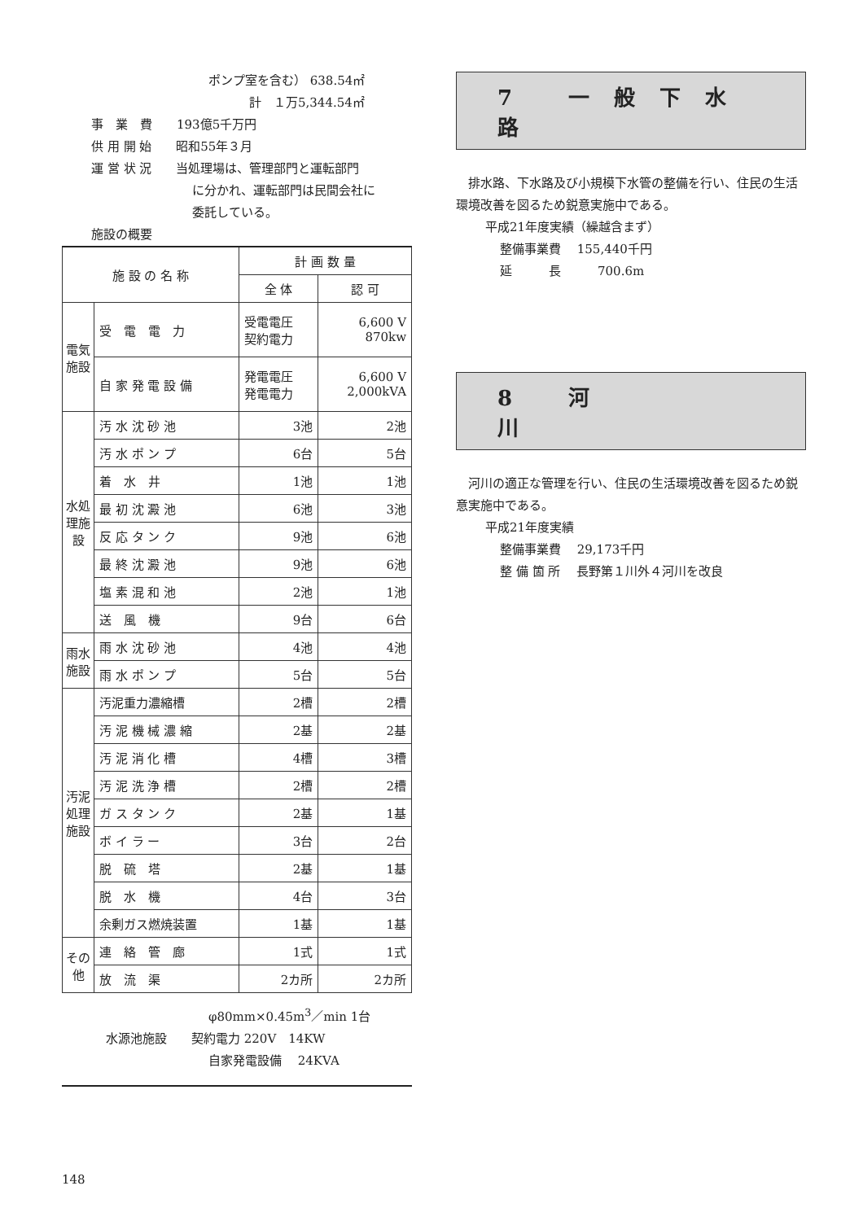ポンプ室を含む） 638.54㎡
計　１万5,344.54㎡
事　業　費　　193億5千万円
供 用 開 始　　昭和55年３月
運 営 状 況　　当処理場は、管理部門と運転部門
に分かれ、運転部門は民間会社に
委託している。
施設の概要
| 施 設 の 名 称 | | 計 画 数 量 | |
| --- | --- | --- | --- |
| | | 全 体 | 認 可 |
| 電気施設 | 受 電 電 力 | 受電電圧 契約電力 | 6,600 V 870kw |
| | 自 家 発 電 設 備 | 発電電圧 発電電力 | 6,600 V 2,000kVA |
| 水処理施設 | 汚 水 沈 砂 池 | 3池 | 2池 |
| | 汚 水 ポ ン プ | 6台 | 5台 |
| | 着 水 井 | 1池 | 1池 |
| | 最 初 沈 澱 池 | 6池 | 3池 |
| | 反 応 タ ン ク | 9池 | 6池 |
| | 最 終 沈 澱 池 | 9池 | 6池 |
| | 塩 素 混 和 池 | 2池 | 1池 |
| | 送 風 機 | 9台 | 6台 |
| 雨水施設 | 雨 水 沈 砂 池 | 4池 | 4池 |
| | 雨 水 ポ ン プ | 5台 | 5台 |
| 汚泥処理施設 | 汚泥重力濃縮槽 | 2槽 | 2槽 |
| | 汚 泥 機 械 濃 縮 | 2基 | 2基 |
| | 汚 泥 消 化 槽 | 4槽 | 3槽 |
| | 汚 泥 洗 浄 槽 | 2槽 | 2槽 |
| | ガ ス タ ン ク | 2基 | 1基 |
| | ボ イ ラ ー | 3台 | 2台 |
| | 脱 硫 塔 | 2基 | 1基 |
| | 脱 水 機 | 4台 | 3台 |
| | 余剰ガス燃焼装置 | 1基 | 1基 |
| その他 | 連 絡 管 廊 | 1式 | 1式 |
| | 放 流 渠 | 2カ所 | 2カ所 |
φ80mm×0.45m<sup>3</sup>／min 1台
水源池施設　　契約電力 220V　14KW
自家発電設備　 24KVA
7 一般下水路
　排水路、下水路及び小規模下水管の整備を行い、住民の生活環境改善を図るため鋭意実施中である。
平成21年度実績（繰越含まず）
整備事業費　 155,440千円
延　　　長　　　700.6m
8 河　　　川
　河川の適正な管理を行い、住民の生活環境改善を図るため鋭意実施中である。
平成21年度実績
整備事業費　 29,173千円
整 備 箇 所　 長野第１川外４河川を改良
148